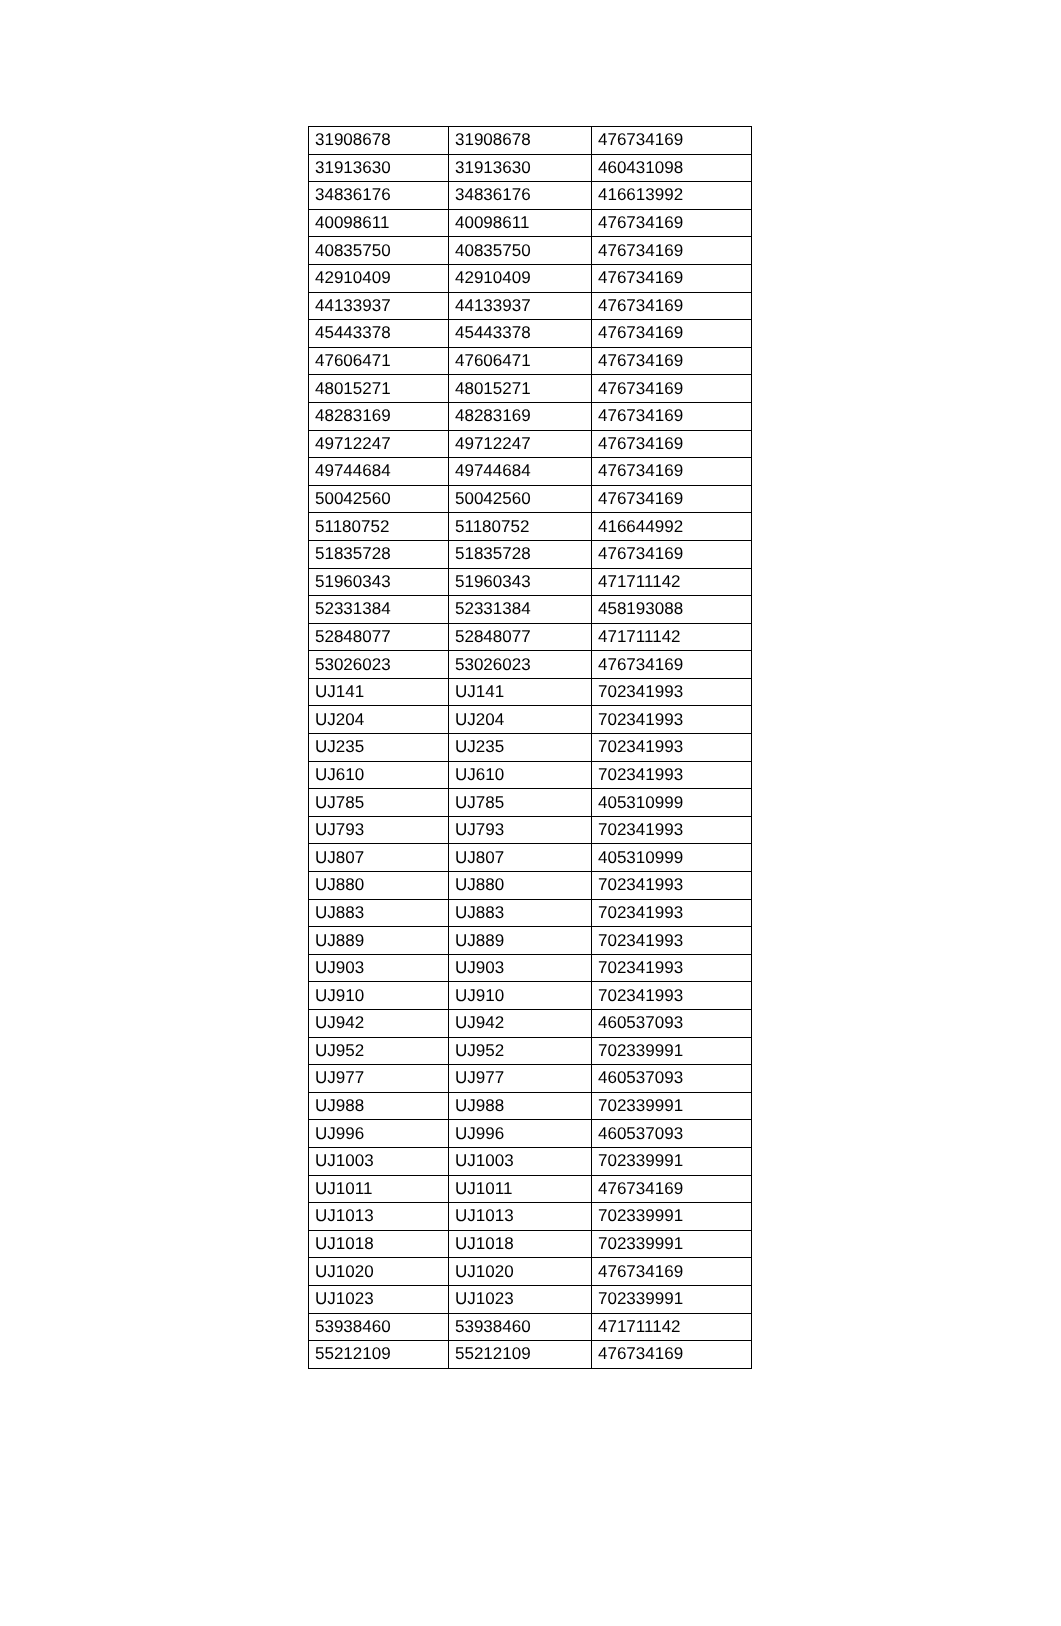| 31908678 | 31908678 | 476734169 |
| 31913630 | 31913630 | 460431098 |
| 34836176 | 34836176 | 416613992 |
| 40098611 | 40098611 | 476734169 |
| 40835750 | 40835750 | 476734169 |
| 42910409 | 42910409 | 476734169 |
| 44133937 | 44133937 | 476734169 |
| 45443378 | 45443378 | 476734169 |
| 47606471 | 47606471 | 476734169 |
| 48015271 | 48015271 | 476734169 |
| 48283169 | 48283169 | 476734169 |
| 49712247 | 49712247 | 476734169 |
| 49744684 | 49744684 | 476734169 |
| 50042560 | 50042560 | 476734169 |
| 51180752 | 51180752 | 416644992 |
| 51835728 | 51835728 | 476734169 |
| 51960343 | 51960343 | 471711142 |
| 52331384 | 52331384 | 458193088 |
| 52848077 | 52848077 | 471711142 |
| 53026023 | 53026023 | 476734169 |
| UJ141 | UJ141 | 702341993 |
| UJ204 | UJ204 | 702341993 |
| UJ235 | UJ235 | 702341993 |
| UJ610 | UJ610 | 702341993 |
| UJ785 | UJ785 | 405310999 |
| UJ793 | UJ793 | 702341993 |
| UJ807 | UJ807 | 405310999 |
| UJ880 | UJ880 | 702341993 |
| UJ883 | UJ883 | 702341993 |
| UJ889 | UJ889 | 702341993 |
| UJ903 | UJ903 | 702341993 |
| UJ910 | UJ910 | 702341993 |
| UJ942 | UJ942 | 460537093 |
| UJ952 | UJ952 | 702339991 |
| UJ977 | UJ977 | 460537093 |
| UJ988 | UJ988 | 702339991 |
| UJ996 | UJ996 | 460537093 |
| UJ1003 | UJ1003 | 702339991 |
| UJ1011 | UJ1011 | 476734169 |
| UJ1013 | UJ1013 | 702339991 |
| UJ1018 | UJ1018 | 702339991 |
| UJ1020 | UJ1020 | 476734169 |
| UJ1023 | UJ1023 | 702339991 |
| 53938460 | 53938460 | 471711142 |
| 55212109 | 55212109 | 476734169 |